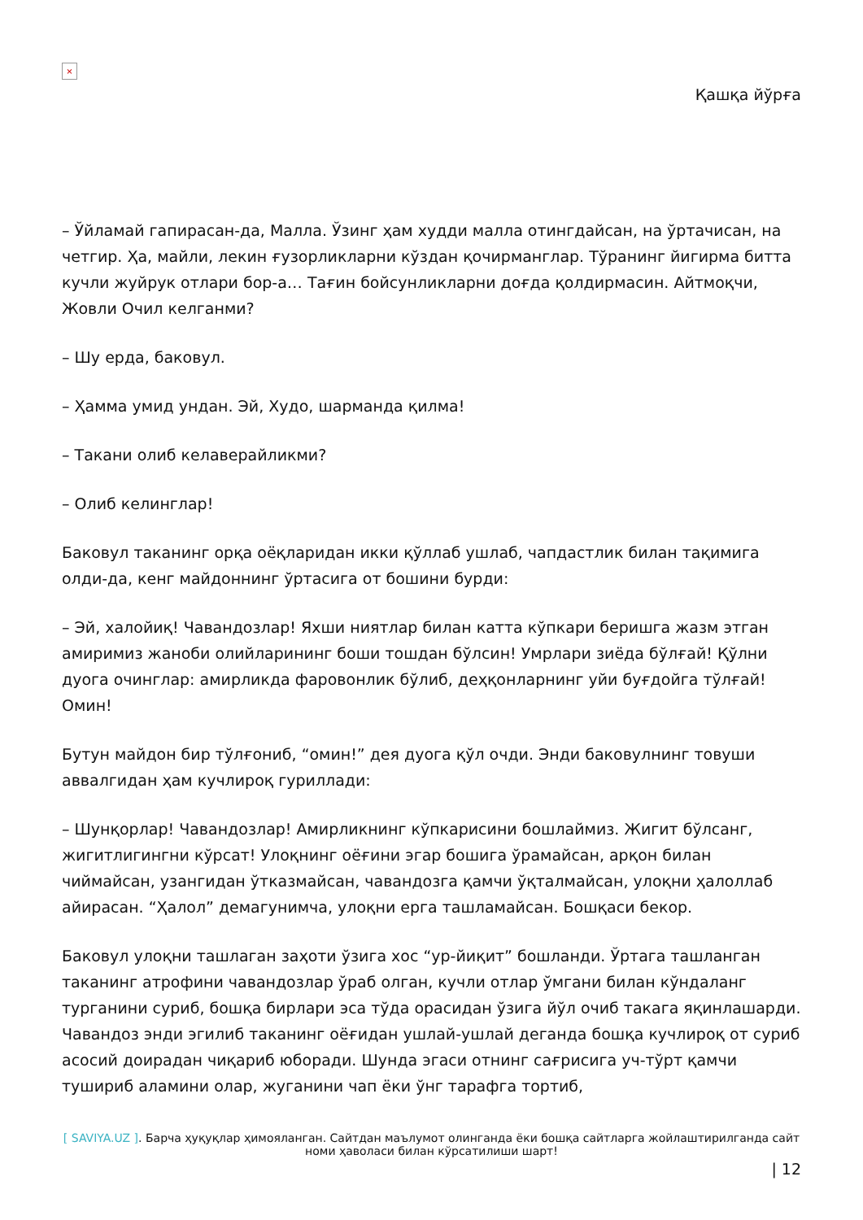×
Қашқа йўрға
– Ўйламай гапирасан-да, Малла. Ўзинг ҳам худди малла отингдайсан, на ўртачисан, на четгир. Ҳа, майли, лекин ғузорликларни кўздан қочирманглар. Тўранинг йигирма битта кучли жуйрук отлари бор-а… Тағин бойсунликларни доғда қолдирмасин. Айтмоқчи, Жовли Очил келганми?
– Шу ерда, баковул.
– Ҳамма умид ундан. Эй, Худо, шарманда қилма!
– Такани олиб келаверайликми?
– Олиб келинглар!
Баковул таканинг орқа оёқларидан икки қўллаб ушлаб, чапдастлик билан тақимига олди-да, кенг майдоннинг ўртасига от бошини бурди:
– Эй, халойиқ! Чавандозлар! Яхши ниятлар билан катта кўпкари беришга жазм этган амиримиз жаноби олийларининг боши тошдан бўлсин! Умрлари зиёда бўлғай! Қўлни дуога очинглар: амирликда фаровонлик бўлиб, деҳқонларнинг уйи буғдойга тўлғай! Омин!
Бутун майдон бир тўлғониб, “омин!” дея дуога қўл очди. Энди баковулнинг товуши аввалгидан ҳам кучлироқ гуриллади:
– Шунқорлар! Чавандозлар! Амирликнинг кўпкарисини бошлаймиз. Жигит бўлсанг, жигитлигингни кўрсат! Улоқнинг оёғини эгар бошига ўрамайсан, арқон билан чиймайсан, узангидан ўтказмайсан, чавандозга қамчи ўқталмайсан, улоқни ҳалоллаб айирасан. “Ҳалол” демагунимча, улоқни ерга ташламайсан. Бошқаси бекор.
Баковул улоқни ташлаган заҳоти ўзига хос “ур-йиқит” бошланди. Ўртага ташланган таканинг атрофини чавандозлар ўраб олган, кучли отлар ўмгани билан кўндаланг турганини суриб, бошқа бирлари эса тўда орасидан ўзига йўл очиб такага яқинлашарди. Чавандоз энди эгилиб таканинг оёғидан ушлай-ушлай деганда бошқа кучлироқ от суриб асосий доирадан чиқариб юборади. Шунда эгаси отнинг сағрисига уч-тўрт қамчи тушириб аламини олар, жуганини чап ёки ўнг тарафга тортиб,
[ SAVIYA.UZ ]. Барча ҳуқуқлар ҳимояланган. Сайтдан маълумот олинганда ёки бошқа сайтларга жойлаштирилганда сайт номи ҳаволаси билан кўрсатилиши шарт!
| 12